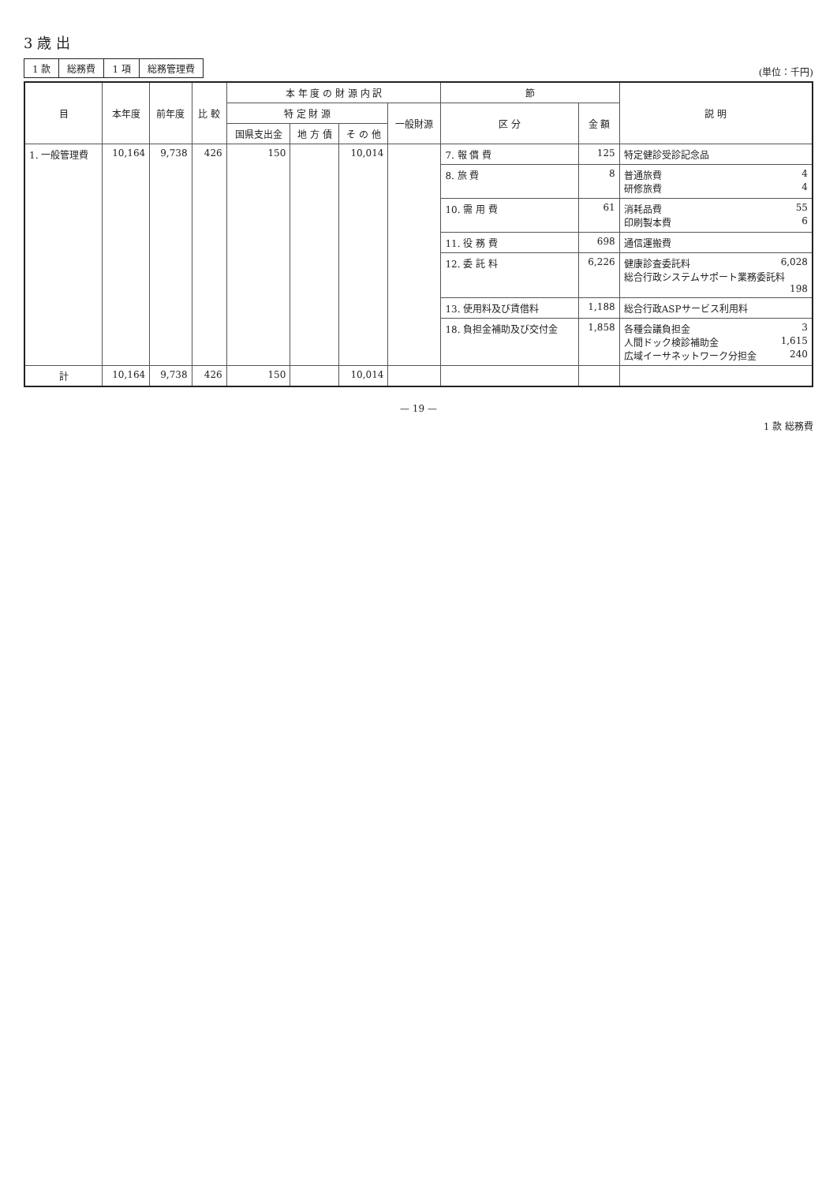3 歳 出
| 1 款 | 総務費 | 1 項 | 総務管理費 |
(単位：千円)
| 目 | 本年度 | 前年度 | 比 較 | 本 年 度 の 財 源 内 訳 | | | | 節 | | 説 明 |
| --- | --- | --- | --- | --- | --- | --- | --- | --- | --- | --- |
| | | | | 特 定 財 源 | | | 一般財源 | 区 分 | 金 額 | |
| | | | | 国県支出金 | 地 方 債 | そ の 他 | | | | |
| 1. 一般管理費 | 10,164 | 9,738 | 426 | 150 | | 10,014 | | 7. 報 償 費 | 125 | 特定健診受診記念品 |
| | | | | | | | | 8. 旅 費 | 8 | 普通旅費 4 研修旅費 4 |
| | | | | | | | | 10. 需 用 費 | 61 | 消耗品費 55 印刷製本費 6 |
| | | | | | | | | 11. 役 務 費 | 698 | 通信運搬費 |
| | | | | | | | | 12. 委 託 料 | 6,226 | 健康診査委託料 6,028 総合行政システムサポート業務委託料 198 |
| | | | | | | | | 13. 使用料及び賃借料 | 1,188 | 総合行政ASPサービス利用料 |
| | | | | | | | | 18. 負担金補助及び交付金 | 1,858 | 各種会議負担金 3 人間ドック検診補助金 1,615 広域イーサネットワーク分担金 240 |
| 計 | 10,164 | 9,738 | 426 | 150 | | 10,014 | | | | |
— 19 —
1 款 総務費